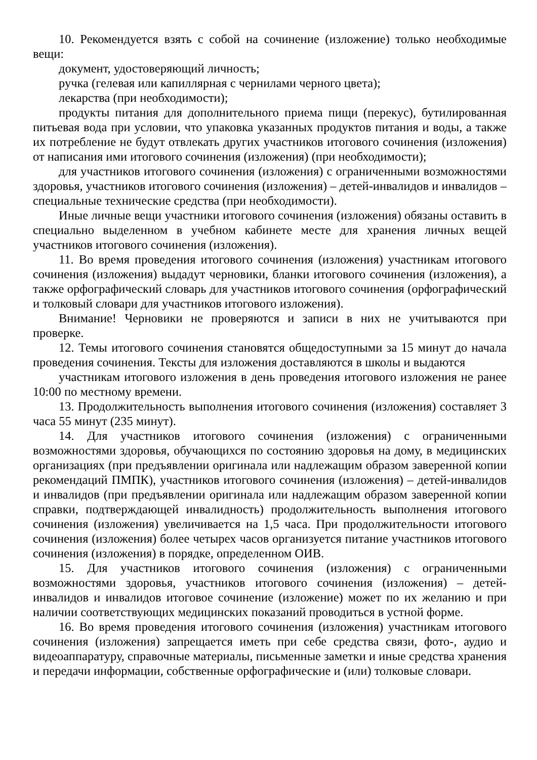10. Рекомендуется взять с собой на сочинение (изложение) только необходимые вещи:
документ, удостоверяющий личность;
ручка (гелевая или капиллярная с чернилами черного цвета);
лекарства (при необходимости);
продукты питания для дополнительного приема пищи (перекус), бутилированная питьевая вода при условии, что упаковка указанных продуктов питания и воды, а также их потребление не будут отвлекать других участников итогового сочинения (изложения) от написания ими итогового сочинения (изложения) (при необходимости);
для участников итогового сочинения (изложения) с ограниченными возможностями здоровья, участников итогового сочинения (изложения) – детей-инвалидов и инвалидов – специальные технические средства (при необходимости).
Иные личные вещи участники итогового сочинения (изложения) обязаны оставить в специально выделенном в учебном кабинете месте для хранения личных вещей участников итогового сочинения (изложения).
11. Во время проведения итогового сочинения (изложения) участникам итогового сочинения (изложения) выдадут черновики, бланки итогового сочинения (изложения), а также орфографический словарь для участников итогового сочинения (орфографический и толковый словари для участников итогового изложения).
Внимание! Черновики не проверяются и записи в них не учитываются при проверке.
12. Темы итогового сочинения становятся общедоступными за 15 минут до начала проведения сочинения. Тексты для изложения доставляются в школы и выдаются
участникам итогового изложения в день проведения итогового изложения не ранее 10:00 по местному времени.
13. Продолжительность выполнения итогового сочинения (изложения) составляет 3 часа 55 минут (235 минут).
14. Для участников итогового сочинения (изложения) с ограниченными возможностями здоровья, обучающихся по состоянию здоровья на дому, в медицинских организациях (при предъявлении оригинала или надлежащим образом заверенной копии рекомендаций ПМПК), участников итогового сочинения (изложения) – детей-инвалидов и инвалидов (при предъявлении оригинала или надлежащим образом заверенной копии справки, подтверждающей инвалидность) продолжительность выполнения итогового сочинения (изложения) увеличивается на 1,5 часа. При продолжительности итогового сочинения (изложения) более четырех часов организуется питание участников итогового сочинения (изложения) в порядке, определенном ОИВ.
15. Для участников итогового сочинения (изложения) с ограниченными возможностями здоровья, участников итогового сочинения (изложения) – детей-инвалидов и инвалидов итоговое сочинение (изложение) может по их желанию и при наличии соответствующих медицинских показаний проводиться в устной форме.
16. Во время проведения итогового сочинения (изложения) участникам итогового сочинения (изложения) запрещается иметь при себе средства связи, фото-, аудио и видеоаппаратуру, справочные материалы, письменные заметки и иные средства хранения и передачи информации, собственные орфографические и (или) толковые словари.